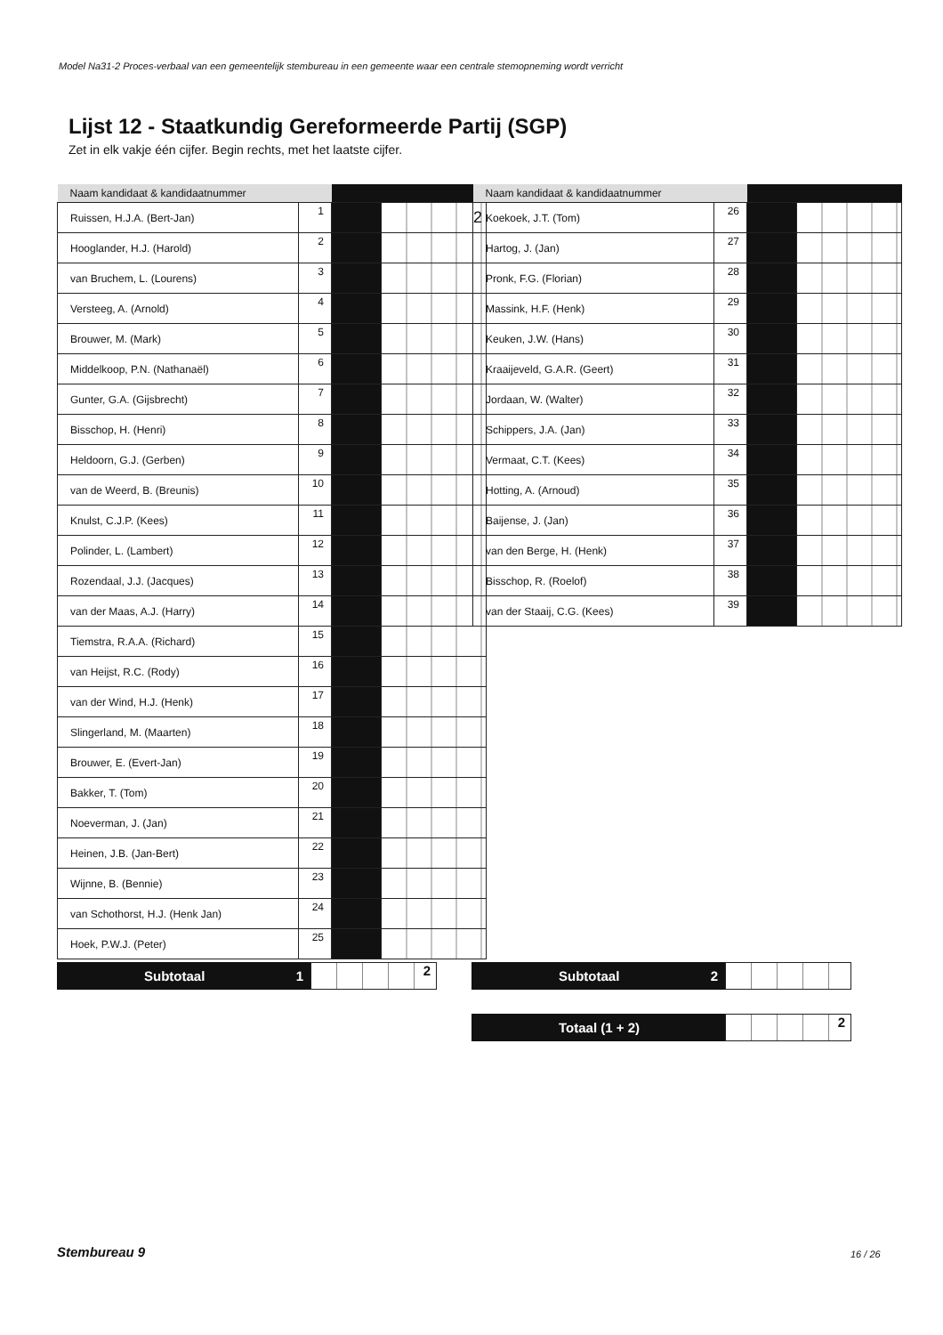Model Na31-2 Proces-verbaal van een gemeentelijk stembureau in een gemeente waar een centrale stemopneming wordt verricht
Lijst 12 - Staatkundig Gereformeerde Partij (SGP)
Zet in elk vakje één cijfer. Begin rechts, met het laatste cijfer.
| Naam kandidaat & kandidaatnummer | | | |
| --- | --- | --- | --- |
| Ruissen, H.J.A. (Bert-Jan) | 1 | | 2 |
| Hooglander, H.J. (Harold) | 2 | | |
| van Bruchem, L. (Lourens) | 3 | | |
| Versteeg, A. (Arnold) | 4 | | |
| Brouwer, M. (Mark) | 5 | | |
| Middelkoop, P.N. (Nathanaël) | 6 | | |
| Gunter, G.A. (Gijsbrecht) | 7 | | |
| Bisschop, H. (Henri) | 8 | | |
| Heldoorn, G.J. (Gerben) | 9 | | |
| van de Weerd, B. (Breunis) | 10 | | |
| Knulst, C.J.P. (Kees) | 11 | | |
| Polinder, L. (Lambert) | 12 | | |
| Rozendaal, J.J. (Jacques) | 13 | | |
| van der Maas, A.J. (Harry) | 14 | | |
| Tiemstra, R.A.A. (Richard) | 15 | | |
| van Heijst, R.C. (Rody) | 16 | | |
| van der Wind, H.J. (Henk) | 17 | | |
| Slingerland, M. (Maarten) | 18 | | |
| Brouwer, E. (Evert-Jan) | 19 | | |
| Bakker, T. (Tom) | 20 | | |
| Noeverman, J. (Jan) | 21 | | |
| Heinen, J.B. (Jan-Bert) | 22 | | |
| Wijnne, B. (Bennie) | 23 | | |
| van Schothorst, H.J. (Henk Jan) | 24 | | |
| Hoek, P.W.J. (Peter) | 25 | | |
| Naam kandidaat & kandidaatnummer | | | |
| --- | --- | --- | --- |
| Koekoek, J.T. (Tom) | 26 | | |
| Hartog, J. (Jan) | 27 | | |
| Pronk, F.G. (Florian) | 28 | | |
| Massink, H.F. (Henk) | 29 | | |
| Keuken, J.W. (Hans) | 30 | | |
| Kraaijeveld, G.A.R. (Geert) | 31 | | |
| Jordaan, W. (Walter) | 32 | | |
| Schippers, J.A. (Jan) | 33 | | |
| Vermaat, C.T. (Kees) | 34 | | |
| Hotting, A. (Arnoud) | 35 | | |
| Baijense, J. (Jan) | 36 | | |
| van den Berge, H. (Henk) | 37 | | |
| Bisschop, R. (Roelof) | 38 | | |
| van der Staaij, C.G. (Kees) | 39 | | |
Subtotaal 1 2 Subtotaal 2
Totaal (1 + 2) 2
Stembureau 9 16 / 26